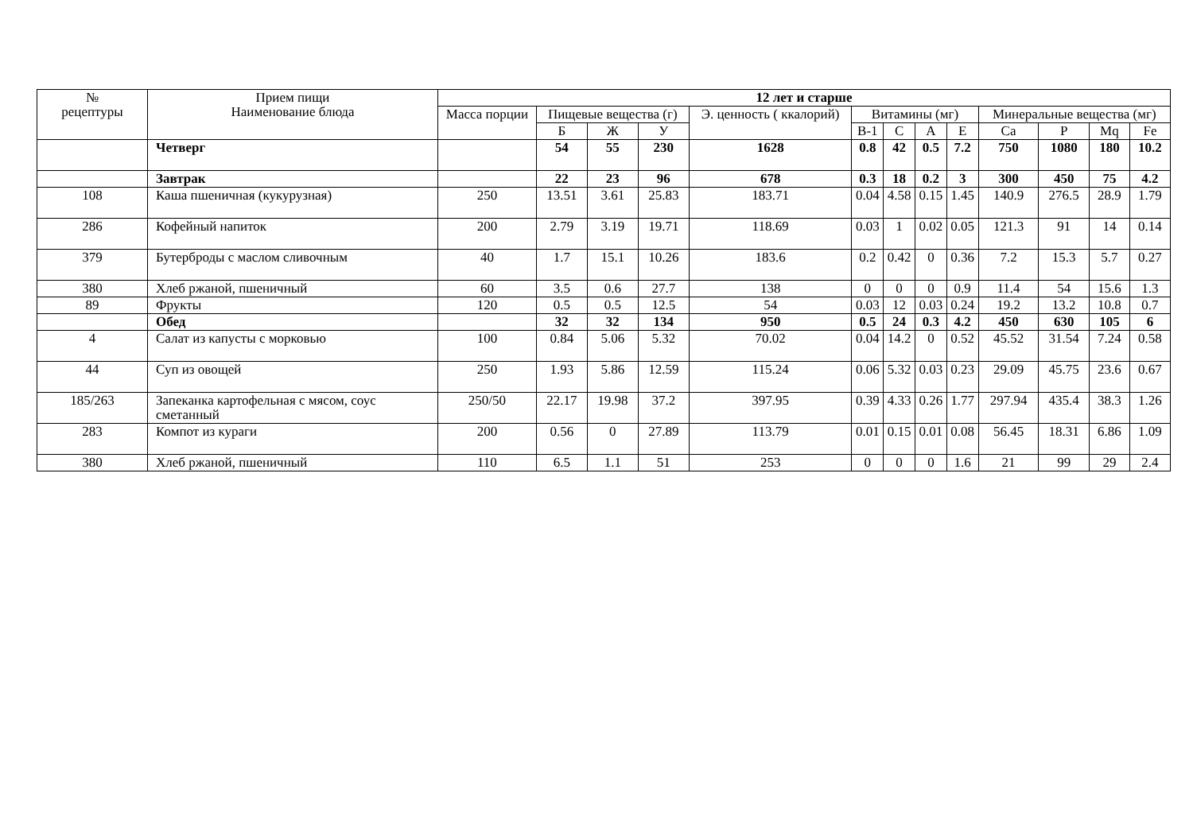| № рецептуры | Прием пищи Наименование блюда | 12 лет и старше | | | | | | | | | | | | |
| --- | --- | --- | --- | --- | --- | --- | --- | --- | --- | --- | --- | --- | --- | --- |
| | | Масса порции | Пищевые вещества (г) | | | Э. ценность ( ккалорий) | Витамины (мг) | | | | Минеральные вещества (мг) | | | |
| | | | Б | Ж | У | | В-1 | С | А | Е | Ca | P | Mq | Fe |
| | Четверг | | 54 | 55 | 230 | 1628 | 0.8 | 42 | 0.5 | 7.2 | 750 | 1080 | 180 | 10.2 |
| | Завтрак | | 22 | 23 | 96 | 678 | 0.3 | 18 | 0.2 | 3 | 300 | 450 | 75 | 4.2 |
| 108 | Каша пшеничная (кукурузная) | 250 | 13.51 | 3.61 | 25.83 | 183.71 | 0.04 | 4.58 | 0.15 | 1.45 | 140.9 | 276.5 | 28.9 | 1.79 |
| 286 | Кофейный напиток | 200 | 2.79 | 3.19 | 19.71 | 118.69 | 0.03 | 1 | 0.02 | 0.05 | 121.3 | 91 | 14 | 0.14 |
| 379 | Бутерброды с маслом сливочным | 40 | 1.7 | 15.1 | 10.26 | 183.6 | 0.2 | 0.42 | 0 | 0.36 | 7.2 | 15.3 | 5.7 | 0.27 |
| 380 | Хлеб ржаной, пшеничный | 60 | 3.5 | 0.6 | 27.7 | 138 | 0 | 0 | 0 | 0.9 | 11.4 | 54 | 15.6 | 1.3 |
| 89 | Фрукты | 120 | 0.5 | 0.5 | 12.5 | 54 | 0.03 | 12 | 0.03 | 0.24 | 19.2 | 13.2 | 10.8 | 0.7 |
| | Обед | | 32 | 32 | 134 | 950 | 0.5 | 24 | 0.3 | 4.2 | 450 | 630 | 105 | 6 |
| 4 | Салат из капусты с морковью | 100 | 0.84 | 5.06 | 5.32 | 70.02 | 0.04 | 14.2 | 0 | 0.52 | 45.52 | 31.54 | 7.24 | 0.58 |
| 44 | Суп из овощей | 250 | 1.93 | 5.86 | 12.59 | 115.24 | 0.06 | 5.32 | 0.03 | 0.23 | 29.09 | 45.75 | 23.6 | 0.67 |
| 185/263 | Запеканка картофельная с мясом, соус сметанный | 250/50 | 22.17 | 19.98 | 37.2 | 397.95 | 0.39 | 4.33 | 0.26 | 1.77 | 297.94 | 435.4 | 38.3 | 1.26 |
| 283 | Компот из кураги | 200 | 0.56 | 0 | 27.89 | 113.79 | 0.01 | 0.15 | 0.01 | 0.08 | 56.45 | 18.31 | 6.86 | 1.09 |
| 380 | Хлеб ржаной, пшеничный | 110 | 6.5 | 1.1 | 51 | 253 | 0 | 0 | 0 | 1.6 | 21 | 99 | 29 | 2.4 |